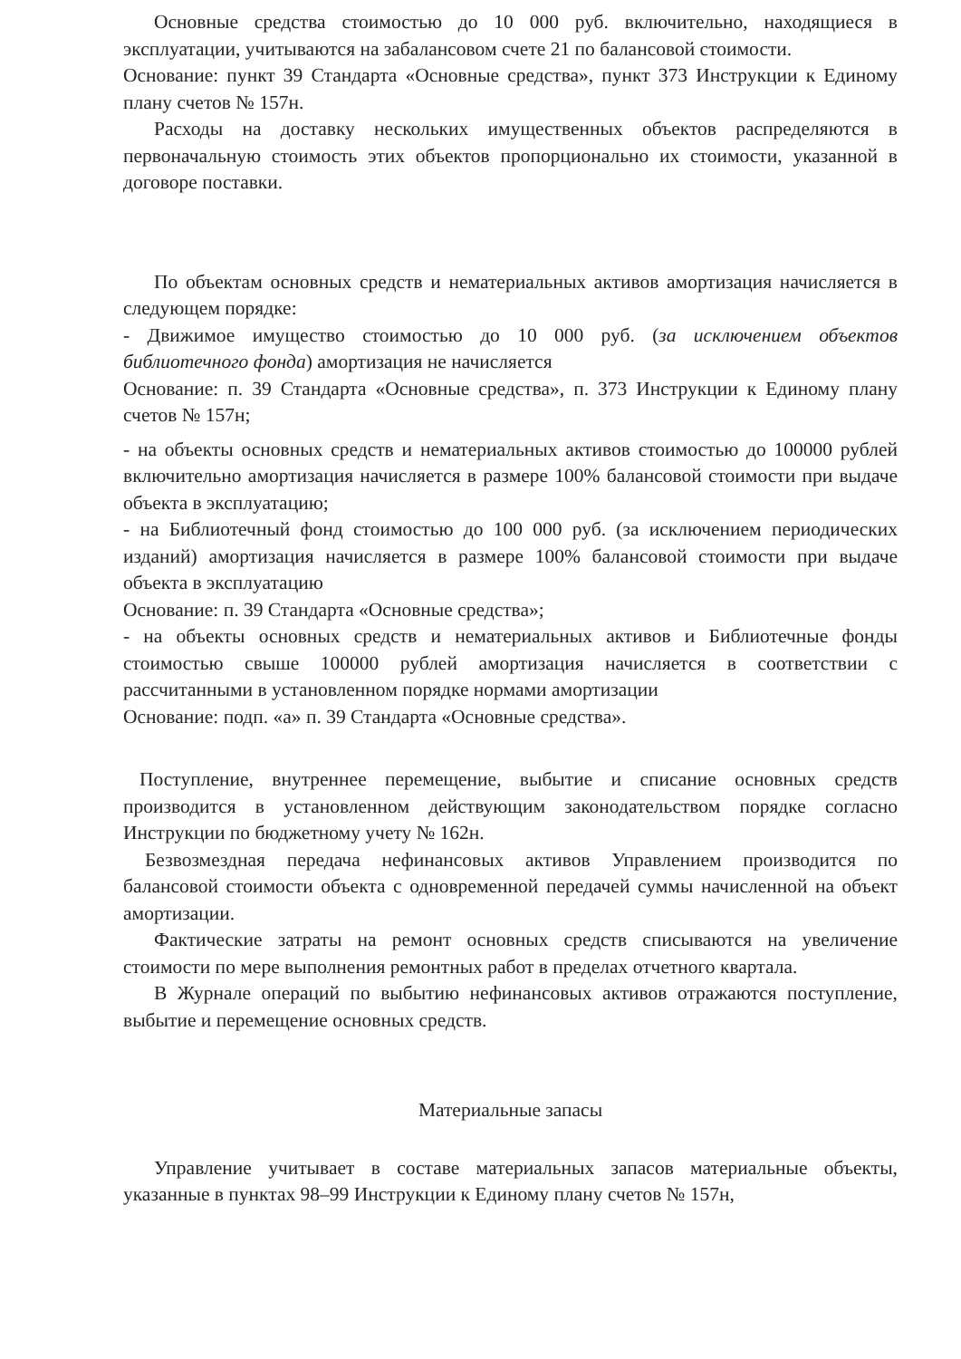Основные средства стоимостью до 10 000 руб. включительно, находящиеся в эксплуатации, учитываются на забалансовом счете 21 по балансовой стоимости.
Основание: пункт 39 Стандарта «Основные средства», пункт 373 Инструкции к Единому плану счетов № 157н.
Расходы на доставку нескольких имущественных объектов распределяются в первоначальную стоимость этих объектов пропорционально их стоимости, указанной в договоре поставки.
По объектам основных средств и нематериальных активов амортизация начисляется в следующем порядке:
- Движимое имущество стоимостью до 10 000 руб. (за исключением объектов библиотечного фонда) амортизация не начисляется
Основание: п. 39 Стандарта «Основные средства», п. 373 Инструкции к Единому плану счетов № 157н;
- на объекты основных средств и нематериальных активов стоимостью до 100000 рублей включительно амортизация начисляется в размере 100% балансовой стоимости при выдаче объекта в эксплуатацию;
- на Библиотечный фонд стоимостью до 100 000 руб. (за исключением периодических изданий) амортизация начисляется в размере 100% балансовой стоимости при выдаче объекта в эксплуатацию
Основание: п. 39 Стандарта «Основные средства»;
- на объекты основных средств и нематериальных активов и Библиотечные фонды стоимостью свыше 100000 рублей амортизация начисляется в соответствии с рассчитанными в установленном порядке нормами амортизации
Основание: подп. «а» п. 39 Стандарта «Основные средства».
Поступление, внутреннее перемещение, выбытие и списание основных средств производится в установленном действующим законодательством порядке согласно Инструкции по бюджетному учету № 162н.
Безвозмездная передача нефинансовых активов Управлением производится по балансовой стоимости объекта с одновременной передачей суммы начисленной на объект амортизации.
Фактические затраты на ремонт основных средств списываются на увеличение стоимости по мере выполнения ремонтных работ в пределах отчетного квартала.
В Журнале операций по выбытию нефинансовых активов отражаются поступление, выбытие и перемещение основных средств.
Материальные запасы
Управление учитывает в составе материальных запасов материальные объекты, указанные в пунктах 98–99 Инструкции к Единому плану счетов № 157н,